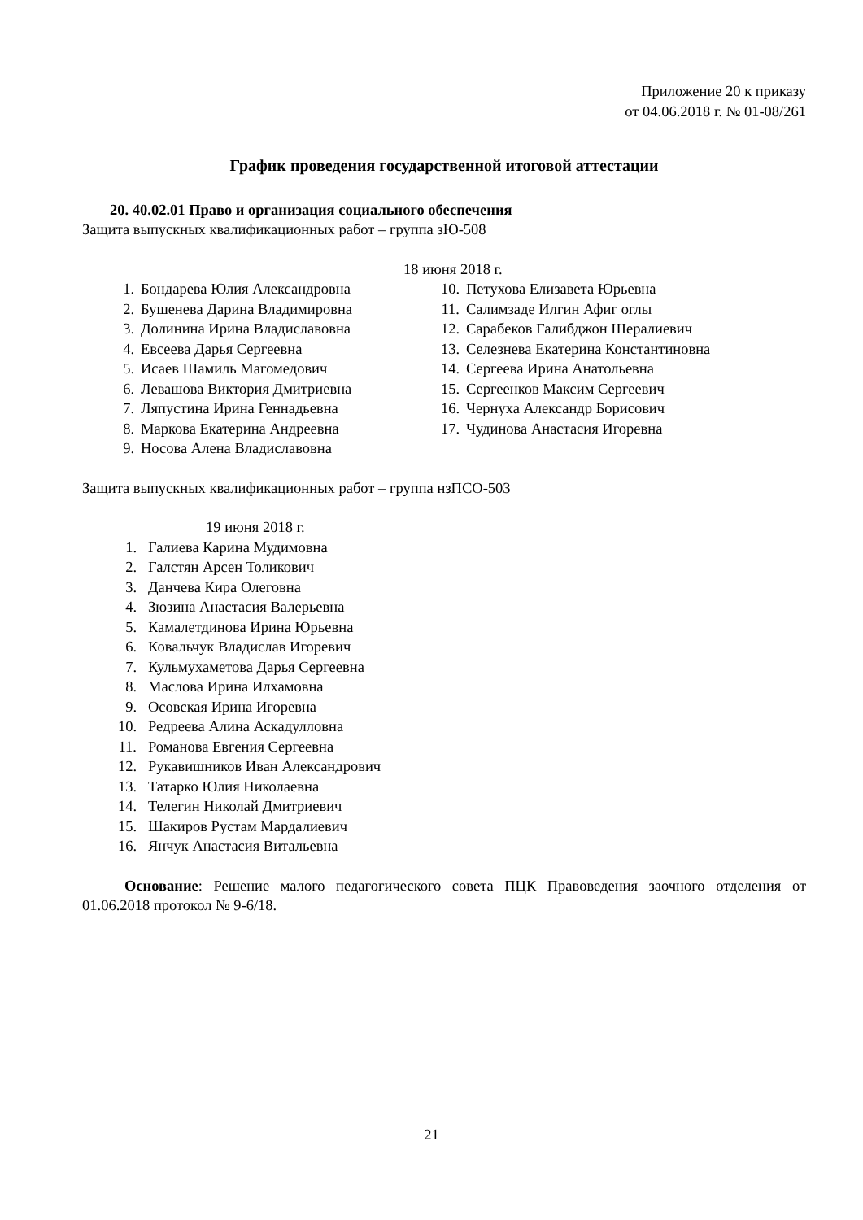Приложение 20 к приказу
от 04.06.2018 г. № 01-08/261
График проведения государственной итоговой аттестации
20. 40.02.01 Право и организация социального обеспечения
Защита выпускных квалификационных работ – группа зЮ-508
18 июня 2018 г.
1. Бондарева Юлия Александровна
2. Бушенева Дарина Владимировна
3. Долинина Ирина Владиславовна
4. Евсеева Дарья Сергеевна
5. Исаев Шамиль Магомедович
6. Левашова Виктория Дмитриевна
7. Ляпустина Ирина Геннадьевна
8. Маркова Екатерина Андреевна
9. Носова Алена Владиславовна
10. Петухова Елизавета Юрьевна
11. Салимзаде Илгин Афиг оглы
12. Сарабеков Галибджон Шералиевич
13. Селезнева Екатерина Константиновна
14. Сергеева Ирина Анатольевна
15. Сергеенков Максим Сергеевич
16. Чернуха Александр Борисович
17. Чудинова Анастасия Игоревна
Защита выпускных квалификационных работ – группа нзПСО-503
19 июня 2018 г.
1. Галиева Карина Мудимовна
2. Галстян Арсен Толикович
3. Данчева Кира Олеговна
4. Зюзина Анастасия Валерьевна
5. Камалетдинова Ирина Юрьевна
6. Ковальчук Владислав Игоревич
7. Кульмухаметова Дарья Сергеевна
8. Маслова Ирина Илхамовна
9. Осовская Ирина Игоревна
10. Редреева Алина Аскадулловна
11. Романова Евгения Сергеевна
12. Рукавишников Иван Александрович
13. Татарко Юлия Николаевна
14. Телегин Николай Дмитриевич
15. Шакиров Рустам Мардалиевич
16. Янчук Анастасия Витальевна
Основание: Решение малого педагогического совета ПЦК Правоведения заочного отделения от 01.06.2018 протокол № 9-6/18.
21